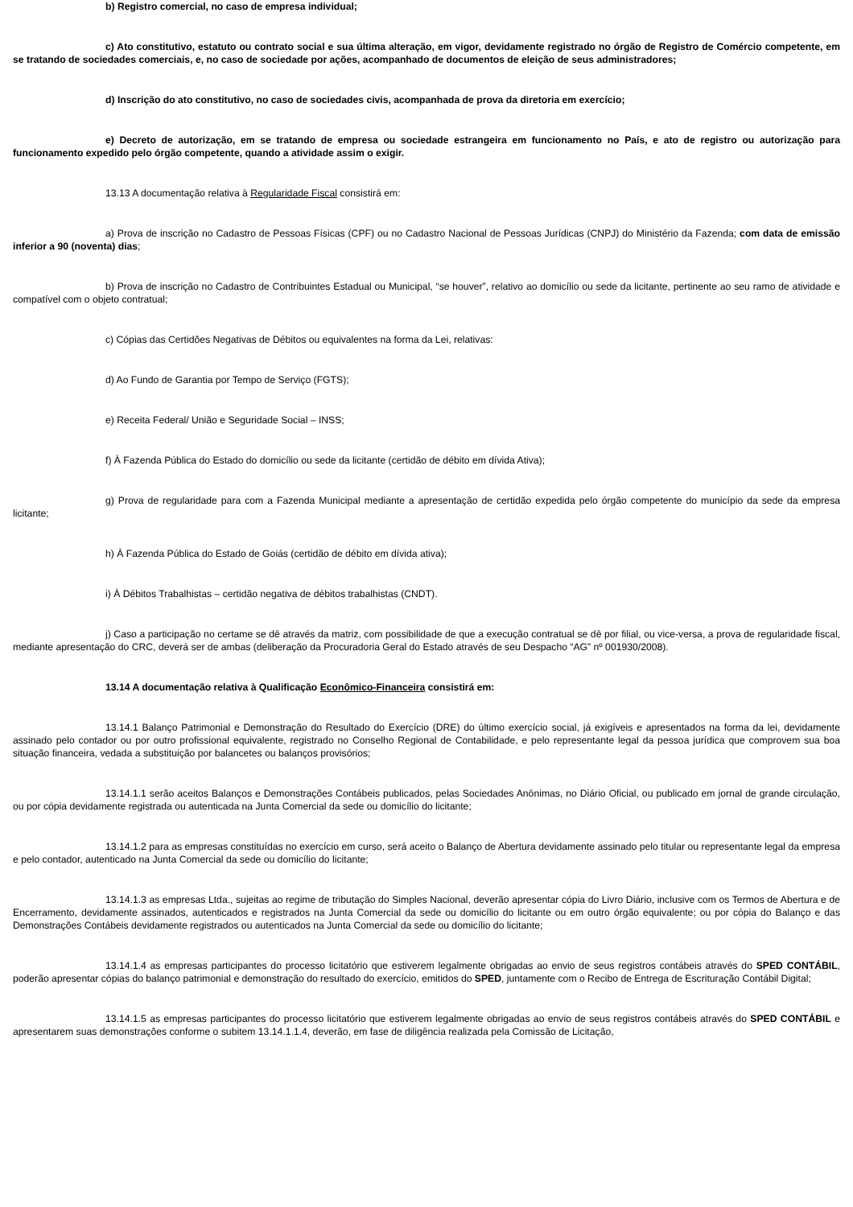b) Registro comercial, no caso de empresa individual;
c) Ato constitutivo, estatuto ou contrato social e sua última alteração, em vigor, devidamente registrado no órgão de Registro de Comércio competente, em se tratando de sociedades comerciais, e, no caso de sociedade por ações, acompanhado de documentos de eleição de seus administradores;
d) Inscrição do ato constitutivo, no caso de sociedades civis, acompanhada de prova da diretoria em exercício;
e) Decreto de autorização, em se tratando de empresa ou sociedade estrangeira em funcionamento no País, e ato de registro ou autorização para funcionamento expedido pelo órgão competente, quando a atividade assim o exigir.
13.13 A documentação relativa à Regularidade Fiscal consistirá em:
a) Prova de inscrição no Cadastro de Pessoas Físicas (CPF) ou no Cadastro Nacional de Pessoas Jurídicas (CNPJ) do Ministério da Fazenda; com data de emissão inferior a 90 (noventa) dias;
b) Prova de inscrição no Cadastro de Contribuintes Estadual ou Municipal, “se houver”, relativo ao domicílio ou sede da licitante, pertinente ao seu ramo de atividade e compatível com o objeto contratual;
c) Cópias das Certidões Negativas de Débitos ou equivalentes na forma da Lei, relativas:
d) Ao Fundo de Garantia por Tempo de Serviço (FGTS);
e) Receita Federal/ União e Seguridade Social – INSS;
f) À Fazenda Pública do Estado do domicílio ou sede da licitante (certidão de débito em dívida Ativa);
g) Prova de regularidade para com a Fazenda Municipal mediante a apresentação de certidão expedida pelo órgão competente do município da sede da empresa licitante;
h) À Fazenda Pública do Estado de Goiás (certidão de débito em dívida ativa);
i) À Débitos Trabalhistas – certidão negativa de débitos trabalhistas (CNDT).
j) Caso a participação no certame se dê através da matriz, com possibilidade de que a execução contratual se dê por filial, ou vice-versa, a prova de regularidade fiscal, mediante apresentação do CRC, deverá ser de ambas (deliberação da Procuradoria Geral do Estado através de seu Despacho “AG” nº 001930/2008).
13.14 A documentação relativa à Qualificação Econômico-Financeira consistirá em:
13.14.1 Balanço Patrimonial e Demonstração do Resultado do Exercício (DRE) do último exercício social, já exigíveis e apresentados na forma da lei, devidamente assinado pelo contador ou por outro profissional equivalente, registrado no Conselho Regional de Contabilidade, e pelo representante legal da pessoa jurídica que comprovem sua boa situação financeira, vedada a substituição por balancetes ou balanços provisórios;
13.14.1.1 serão aceitos Balanços e Demonstrações Contábeis publicados, pelas Sociedades Anônimas, no Diário Oficial, ou publicado em jornal de grande circulação, ou por cópia devidamente registrada ou autenticada na Junta Comercial da sede ou domicílio do licitante;
13.14.1.2 para as empresas constituídas no exercício em curso, será aceito o Balanço de Abertura devidamente assinado pelo titular ou representante legal da empresa e pelo contador, autenticado na Junta Comercial da sede ou domicílio do licitante;
13.14.1.3 as empresas Ltda., sujeitas ao regime de tributação do Simples Nacional, deverão apresentar cópia do Livro Diário, inclusive com os Termos de Abertura e de Encerramento, devidamente assinados, autenticados e registrados na Junta Comercial da sede ou domicílio do licitante ou em outro órgão equivalente; ou por cópia do Balanço e das Demonstrações Contábeis devidamente registrados ou autenticados na Junta Comercial da sede ou domicílio do licitante;
13.14.1.4 as empresas participantes do processo licitatório que estiverem legalmente obrigadas ao envio de seus registros contábeis através do SPED CONTÁBIL, poderão apresentar cópias do balanço patrimonial e demonstração do resultado do exercício, emitidos do SPED, juntamente com o Recibo de Entrega de Escrituração Contábil Digital;
13.14.1.5 as empresas participantes do processo licitatório que estiverem legalmente obrigadas ao envio de seus registros contábeis através do SPED CONTÁBIL e apresentarem suas demonstrações conforme o subitem 13.14.1.1.4, deverão, em fase de diligência realizada pela Comissão de Licitação,